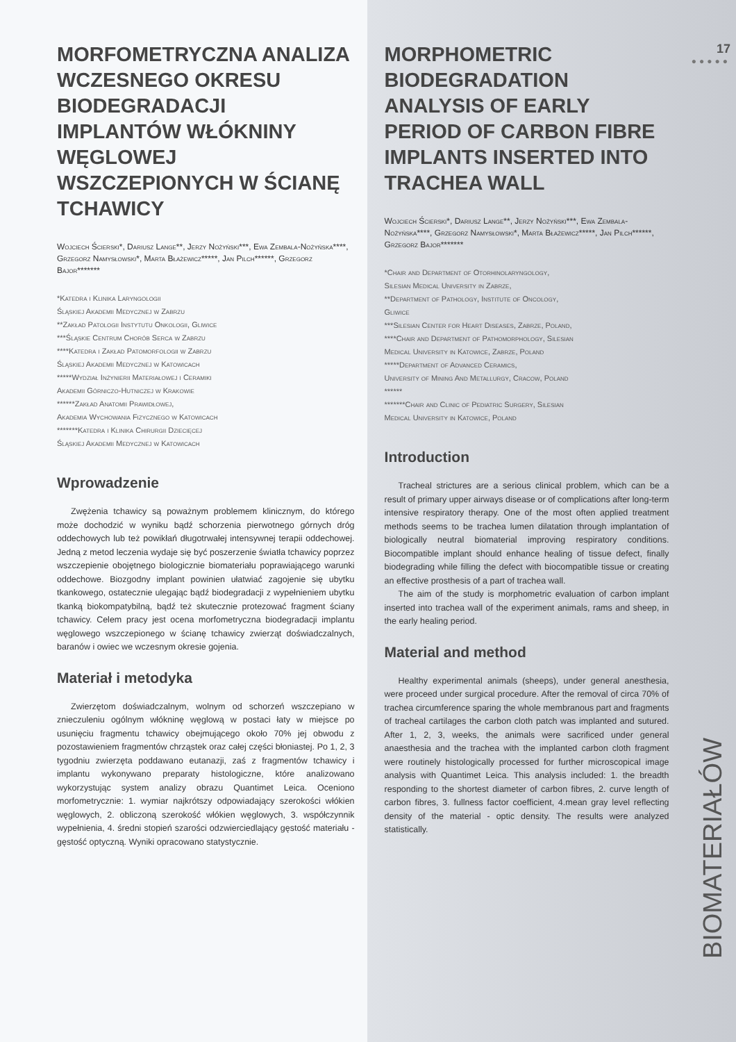MORFOMETRYCZNA ANALIZA WCZESNEGO OKRESU BIODEGRADACJI IMPLANTÓW WŁÓKNINY WĘGLOWEJ WSZCZEPIONYCH W ŚCIANĘ TCHAWICY
Wojciech Ścierski*, Dariusz Lange**, Jerzy Nożyński***, Ewa Zembala-Nożyńska****, Grzegorz Namysłowski*, Marta Błażewicz*****, Jan Pilch******, Grzegorz Bajor*******
*Katedra i Klinika Laryngologii
Śląskiej Akademii Medycznej w Zabrzu
**Zakład Patologii Instytutu Onkologii, Gliwice
***Śląskie Centrum Chorób Serca w Zabrzu
****Katedra i Zakład Patomorfologii w Zabrzu
Śląskiej Akademii Medycznej w Katowicach
*****Wydział Inżynierii Materiałowej i Ceramiki
Akademii Górniczo-Hutniczej w Krakowie
******Zakład Anatomii Prawidłowej,
Akademia Wychowania Fizycznego w Katowicach
*******Katedra i Klinika Chirurgii Dziecięcej
Śląskiej Akademii Medycznej w Katowicach
Wprowadzenie
Zwężenia tchawicy są poważnym problemem klinicznym, do którego może dochodzić w wyniku bądź schorzenia pierwotnego górnych dróg oddechowych lub też powikłań długotrwałej intensywnej terapii oddechowej. Jedną z metod leczenia wydaje się być poszerzenie światła tchawicy poprzez wszczepienie obojętnego biologicznie biomateriału poprawiającego warunki oddechowe. Biozgodny implant powinien ułatwiać zagojenie się ubytku tkankowego, ostatecznie ulegając bądź biodegradacji z wypełnieniem ubytku tkanką biokompatybilną, bądź też skutecznie protezować fragment ściany tchawicy. Celem pracy jest ocena morfometryczna biodegradacji implantu węglowego wszczepionego w ścianę tchawicy zwierząt doświadczalnych, baranów i owiec we wczesnym okresie gojenia.
Materiał i metodyka
Zwierzętom doświadczalnym, wolnym od schorzeń wszczepiano w znieczuleniu ogólnym włókninę węglową w postaci łaty w miejsce po usunięciu fragmentu tchawicy obejmującego około 70% jej obwodu z pozostawieniem fragmentów chrząstek oraz całej części błoniastej. Po 1, 2, 3 tygodniu zwierzęta poddawano eutanazji, zaś z fragmentów tchawicy i implantu wykonywano preparaty histologiczne, które analizowano wykorzystując system analizy obrazu Quantimet Leica. Oceniono morfometrycznie: 1. wymiar najkrótszy odpowiadający szerokości włókien węglowych, 2. obliczoną szerokość włókien węglowych, 3. współczynnik wypełnienia, 4. średni stopień szarości odzwierciedlający gęstość materiału - gęstość optyczną. Wyniki opracowano statystycznie.
17
●●●●●
MORPHOMETRIC BIODEGRADATION ANALYSIS OF EARLY PERIOD OF CARBON FIBRE IMPLANTS INSERTED INTO TRACHEA WALL
Wojciech Ścierski*, Dariusz Lange**, Jerzy Nożyński***, Ewa Zembala-Nożyńska****, Grzegorz Namysłowski*, Marta Błażewicz*****, Jan Pilch******, Grzegorz Bajor*******
*Chair and Department of Otorhinolaryngology,
Silesian Medical University in Zabrze,
**Department of Pathology, Institute of Oncology,
Gliwice
***Silesian Center for Heart Diseases, Zabrze, Poland,
****Chair and Department of Pathomorphology, Silesian
Medical University in Katowice, Zabrze, Poland
*****Department of Advanced Ceramics,
University of Mining And Metallurgy, Cracow, Poland
******
*******Chair and Clinic of Pediatric Surgery, Silesian
Medical University in Katowice, Poland
Introduction
Tracheal strictures are a serious clinical problem, which can be a result of primary upper airways disease or of complications after long-term intensive respiratory therapy. One of the most often applied treatment methods seems to be trachea lumen dilatation through implantation of biologically neutral biomaterial improving respiratory conditions. Biocompatible implant should enhance healing of tissue defect, finally biodegrading while filling the defect with biocompatible tissue or creating an effective prosthesis of a part of trachea wall.
The aim of the study is morphometric evaluation of carbon implant inserted into trachea wall of the experiment animals, rams and sheep, in the early healing period.
Material and method
Healthy experimental animals (sheeps), under general anesthesia, were proceed under surgical procedure. After the removal of circa 70% of trachea circumference sparing the whole membranous part and fragments of tracheal cartilages the carbon cloth patch was implanted and sutured. After 1, 2, 3, weeks, the animals were sacrificed under general anaesthesia and the trachea with the implanted carbon cloth fragment were routinely histologically processed for further microscopical image analysis with Quantimet Leica. This analysis included: 1. the breadth responding to the shortest diameter of carbon fibres, 2. curve length of carbon fibres, 3. fullness factor coefficient, 4.mean gray level reflecting density of the material - optic density. The results were analyzed statistically.
BIOMATERIAŁÓW